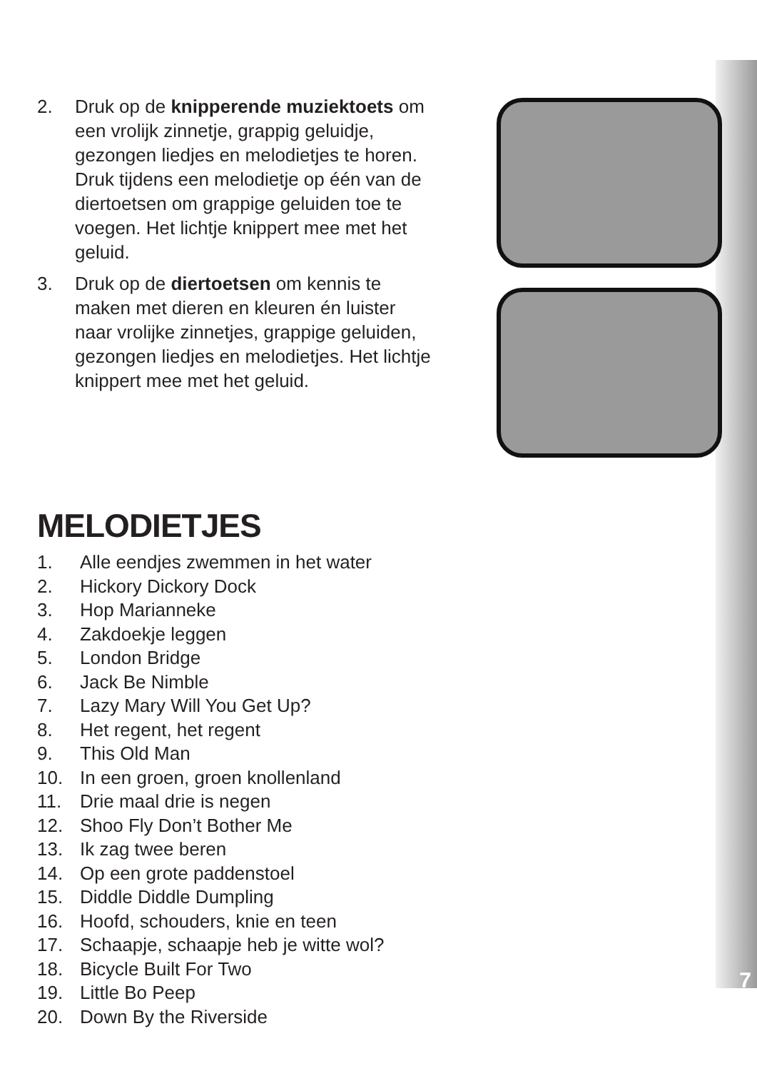2. Druk op de knipperende muziektoets om een vrolijk zinnetje, grappig geluidje, gezongen liedjes en melodietjes te horen. Druk tijdens een melodietje op één van de diertoetsen om grappige geluiden toe te voegen. Het lichtje knippert mee met het geluid.
3. Druk op de diertoetsen om kennis te maken met dieren en kleuren én luister naar vrolijke zinnetjes, grappige geluiden, gezongen liedjes en melodietjes. Het lichtje knippert mee met het geluid.
MELODIETJES
1. Alle eendjes zwemmen in het water
2. Hickory Dickory Dock
3. Hop Marianneke
4. Zakdoekje leggen
5. London Bridge
6. Jack Be Nimble
7. Lazy Mary Will You Get Up?
8. Het regent, het regent
9. This Old Man
10. In een groen, groen knollenland
11. Drie maal drie is negen
12. Shoo Fly Don’t Bother Me
13. Ik zag twee beren
14. Op een grote paddenstoel
15. Diddle Diddle Dumpling
16. Hoofd, schouders, knie en teen
17. Schaapje, schaapje heb je witte wol?
18. Bicycle Built For Two
19. Little Bo Peep
20. Down By the Riverside
7